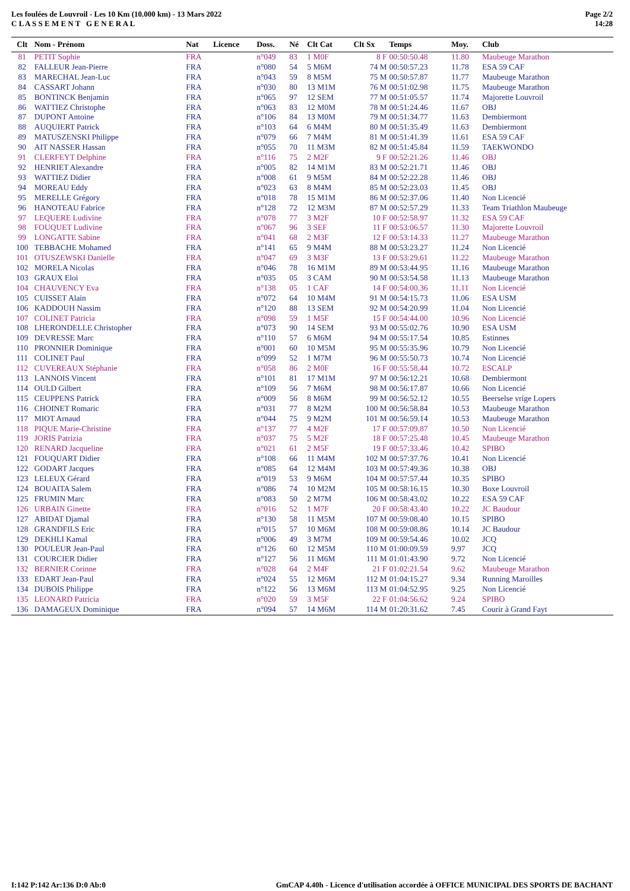Les foulées de Louvroil - Les 10 Km (10.000 km) - 13 Mars 2022
C L A S S E M E N T G E N E R A L
Page 2/2
14:28
| Clt | Nom - Prénom | Nat | Licence | Doss. | Né | Clt Cat | Clt Sx | Temps | Moy. | Club |
| --- | --- | --- | --- | --- | --- | --- | --- | --- | --- | --- |
| 81 | PETIT Sophie | FRA | | n°049 | 83 | 1 M0F | 8 F | 00:50:50.48 | 11.80 | Maubeuge Marathon |
| 82 | FALLEUR Jean-Pierre | FRA | | n°080 | 54 | 5 M6M | 74 M | 00:50:57.23 | 11.78 | ESA 59 CAF |
| 83 | MARECHAL Jean-Luc | FRA | | n°043 | 59 | 8 M5M | 75 M | 00:50:57.87 | 11.77 | Maubeuge Marathon |
| 84 | CASSART Johann | FRA | | n°030 | 80 | 13 M1M | 76 M | 00:51:02.98 | 11.75 | Maubeuge Marathon |
| 85 | BONTINCK Benjamin | FRA | | n°065 | 97 | 12 SEM | 77 M | 00:51:05.57 | 11.74 | Majorette Louvroil |
| 86 | WATTIEZ Christophe | FRA | | n°063 | 83 | 12 M0M | 78 M | 00:51:24.46 | 11.67 | OBJ |
| 87 | DUPONT Antoine | FRA | | n°106 | 84 | 13 M0M | 79 M | 00:51:34.77 | 11.63 | Dembiermont |
| 88 | AUQUIERT Patrick | FRA | | n°103 | 64 | 6 M4M | 80 M | 00:51:35.49 | 11.63 | Dembiermont |
| 89 | MATUSZENSKI Philippe | FRA | | n°079 | 66 | 7 M4M | 81 M | 00:51:41.39 | 11.61 | ESA 59 CAF |
| 90 | AIT NASSER Hassan | FRA | | n°055 | 70 | 11 M3M | 82 M | 00:51:45.84 | 11.59 | TAEKWONDO |
| 91 | CLERFEYT Delphine | FRA | | n°116 | 75 | 2 M2F | 9 F | 00:52:21.26 | 11.46 | OBJ |
| 92 | HENRIET Alexandre | FRA | | n°005 | 82 | 14 M1M | 83 M | 00:52:21.71 | 11.46 | OBJ |
| 93 | WATTIEZ Didier | FRA | | n°008 | 61 | 9 M5M | 84 M | 00:52:22.28 | 11.46 | OBJ |
| 94 | MOREAU Eddy | FRA | | n°023 | 63 | 8 M4M | 85 M | 00:52:23.03 | 11.45 | OBJ |
| 95 | MERELLE Grégory | FRA | | n°018 | 78 | 15 M1M | 86 M | 00:52:37.06 | 11.40 | Non Licencié |
| 96 | HANOTEAU Fabrice | FRA | | n°128 | 72 | 12 M3M | 87 M | 00:52:57.29 | 11.33 | Team Triathlon Maubeuge |
| 97 | LEQUERE Ludivine | FRA | | n°078 | 77 | 3 M2F | 10 F | 00:52:58.97 | 11.32 | ESA 59 CAF |
| 98 | FOUQUET Ludivine | FRA | | n°067 | 96 | 3 SEF | 11 F | 00:53:06.57 | 11.30 | Majorette Louvroil |
| 99 | LONGATTE Sabine | FRA | | n°041 | 68 | 2 M3F | 12 F | 00:53:14.33 | 11.27 | Maubeuge Marathon |
| 100 | TEBBACHE Mohamed | FRA | | n°141 | 65 | 9 M4M | 88 M | 00:53:23.27 | 11.24 | Non Licencié |
| 101 | OTUSZEWSKI Danielle | FRA | | n°047 | 69 | 3 M3F | 13 F | 00:53:29.61 | 11.22 | Maubeuge Marathon |
| 102 | MORELA Nicolas | FRA | | n°046 | 78 | 16 M1M | 89 M | 00:53:44.95 | 11.16 | Maubeuge Marathon |
| 103 | GRAUX Eloi | FRA | | n°035 | 05 | 3 CAM | 90 M | 00:53:54.58 | 11.13 | Maubeuge Marathon |
| 104 | CHAUVENCY Eva | FRA | | n°138 | 05 | 1 CAF | 14 F | 00:54:00.36 | 11.11 | Non Licencié |
| 105 | CUISSET Alain | FRA | | n°072 | 64 | 10 M4M | 91 M | 00:54:15.73 | 11.06 | ESA USM |
| 106 | KADDOUH Nassim | FRA | | n°120 | 88 | 13 SEM | 92 M | 00:54:20.99 | 11.04 | Non Licencié |
| 107 | COLINET Patricia | FRA | | n°098 | 59 | 1 M5F | 15 F | 00:54:44.00 | 10.96 | Non Licencié |
| 108 | LHERONDELLE Christopher | FRA | | n°073 | 90 | 14 SEM | 93 M | 00:55:02.76 | 10.90 | ESA USM |
| 109 | DEVRESSE Marc | FRA | | n°110 | 57 | 6 M6M | 94 M | 00:55:17.54 | 10.85 | Estinnes |
| 110 | PRONNIER Dominique | FRA | | n°001 | 60 | 10 M5M | 95 M | 00:55:35.96 | 10.79 | Non Licencié |
| 111 | COLINET Paul | FRA | | n°099 | 52 | 1 M7M | 96 M | 00:55:50.73 | 10.74 | Non Licencié |
| 112 | CUVEREAUX Stéphanie | FRA | | n°058 | 86 | 2 M0F | 16 F | 00:55:58.44 | 10.72 | ESCALP |
| 113 | LANNOIS Vincent | FRA | | n°101 | 81 | 17 M1M | 97 M | 00:56:12.21 | 10.68 | Dembiermont |
| 114 | OULD Gilbert | FRA | | n°109 | 56 | 7 M6M | 98 M | 00:56:17.87 | 10.66 | Non Licencié |
| 115 | CEUPPENS Patrick | FRA | | n°009 | 56 | 8 M6M | 99 M | 00:56:52.12 | 10.55 | Beerselse vrige Lopers |
| 116 | CHOINET Romaric | FRA | | n°031 | 77 | 8 M2M | 100 M | 00:56:58.84 | 10.53 | Maubeuge Marathon |
| 117 | MIOT Arnaud | FRA | | n°044 | 75 | 9 M2M | 101 M | 00:56:59.14 | 10.53 | Maubeuge Marathon |
| 118 | PIQUE Marie-Christine | FRA | | n°137 | 77 | 4 M2F | 17 F | 00:57:09.87 | 10.50 | Non Licencié |
| 119 | JORIS Patrizia | FRA | | n°037 | 75 | 5 M2F | 18 F | 00:57:25.48 | 10.45 | Maubeuge Marathon |
| 120 | RENARD Jacqueline | FRA | | n°021 | 61 | 2 M5F | 19 F | 00:57:33.46 | 10.42 | SPIBO |
| 121 | FOUQUART Didier | FRA | | n°108 | 66 | 11 M4M | 102 M | 00:57:37.76 | 10.41 | Non Licencié |
| 122 | GODART Jacques | FRA | | n°085 | 64 | 12 M4M | 103 M | 00:57:49.36 | 10.38 | OBJ |
| 123 | LELEUX Gérard | FRA | | n°019 | 53 | 9 M6M | 104 M | 00:57:57.44 | 10.35 | SPIBO |
| 124 | BOUAITA Salem | FRA | | n°086 | 74 | 10 M2M | 105 M | 00:58:16.15 | 10.30 | Boxe Louvroil |
| 125 | FRUMIN Marc | FRA | | n°083 | 50 | 2 M7M | 106 M | 00:58:43.02 | 10.22 | ESA 59 CAF |
| 126 | URBAIN Ginette | FRA | | n°016 | 52 | 1 M7F | 20 F | 00:58:43.40 | 10.22 | JC Baudour |
| 127 | ABIDAT Djamal | FRA | | n°130 | 58 | 11 M5M | 107 M | 00:59:08.40 | 10.15 | SPIBO |
| 128 | GRANDFILS Eric | FRA | | n°015 | 57 | 10 M6M | 108 M | 00:59:08.86 | 10.14 | JC Baudour |
| 129 | DEKHLI Kamal | FRA | | n°006 | 49 | 3 M7M | 109 M | 00:59:54.46 | 10.02 | JCQ |
| 130 | POULEUR Jean-Paul | FRA | | n°126 | 60 | 12 M5M | 110 M | 01:00:09.59 | 9.97 | JCQ |
| 131 | COURCIER Didier | FRA | | n°127 | 56 | 11 M6M | 111 M | 01:01:43.90 | 9.72 | Non Licencié |
| 132 | BERNIER Corinne | FRA | | n°028 | 64 | 2 M4F | 21 F | 01:02:21.54 | 9.62 | Maubeuge Marathon |
| 133 | EDART Jean-Paul | FRA | | n°024 | 55 | 12 M6M | 112 M | 01:04:15.27 | 9.34 | Running Maroilles |
| 134 | DUBOIS Philippe | FRA | | n°122 | 56 | 13 M6M | 113 M | 01:04:52.95 | 9.25 | Non Licencié |
| 135 | LEONARD Patricia | FRA | | n°020 | 59 | 3 M5F | 22 F | 01:04:56.62 | 9.24 | SPIBO |
| 136 | DAMAGEUX Dominique | FRA | | n°094 | 57 | 14 M6M | 114 M | 01:20:31.62 | 7.45 | Courir à Grand Fayt |
I:142 P:142 Ar:136 D:0 Ab:0 GmCAP 4.40h - Licence d'utilisation accordée à OFFICE MUNICIPAL DES SPORTS DE BACHANT